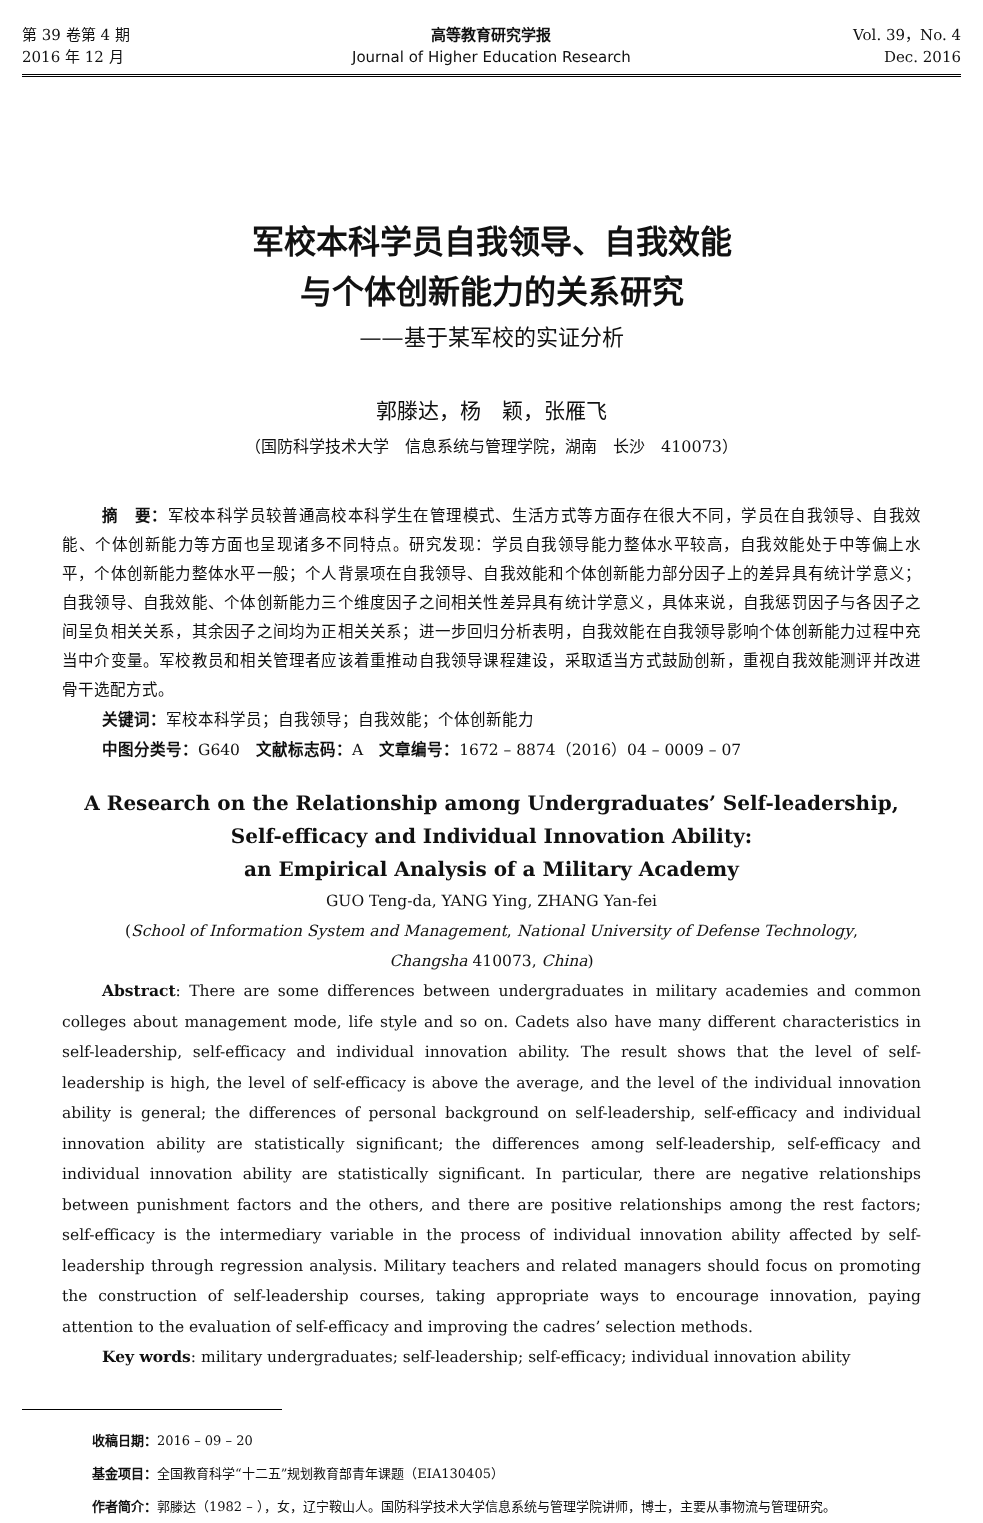第 39 卷第 4 期
2016 年 12 月
高等教育研究学报
Journal of Higher Education Research
Vol. 39，No. 4
Dec. 2016
军校本科学员自我领导、自我效能
与个体创新能力的关系研究
——基于某军校的实证分析
郭滕达，杨　颖，张雁飞
（国防科学技术大学　信息系统与管理学院，湖南　长沙　410073）
摘　要：军校本科学员较普通高校本科学生在管理模式、生活方式等方面存在很大不同，学员在自我领导、自我效能、个体创新能力等方面也呈现诸多不同特点。研究发现：学员自我领导能力整体水平较高，自我效能处于中等偏上水平，个体创新能力整体水平一般；个人背景项在自我领导、自我效能和个体创新能力部分因子上的差异具有统计学意义；自我领导、自我效能、个体创新能力三个维度因子之间相关性差异具有统计学意义，具体来说，自我惩罚因子与各因子之间呈负相关关系，其余因子之间均为正相关关系；进一步回归分析表明，自我效能在自我领导影响个体创新能力过程中充当中介变量。军校教员和相关管理者应该着重推动自我领导课程建设，采取适当方式鼓励创新，重视自我效能测评并改进骨干选配方式。
关键词：军校本科学员；自我领导；自我效能；个体创新能力
中图分类号：G640　文献标志码：A　文章编号：1672 – 8874（2016）04 – 0009 – 07
A Research on the Relationship among Undergraduates’ Self-leadership,
Self-efficacy and Individual Innovation Ability:
an Empirical Analysis of a Military Academy
GUO Teng-da, YANG Ying, ZHANG Yan-fei
(School of Information System and Management, National University of Defense Technology,
Changsha 410073, China)
Abstract: There are some differences between undergraduates in military academies and common colleges about management mode, life style and so on. Cadets also have many different characteristics in self-leadership, self-efficacy and individual innovation ability. The result shows that the level of self-leadership is high, the level of self-efficacy is above the average, and the level of the individual innovation ability is general; the differences of personal background on self-leadership, self-efficacy and individual innovation ability are statistically significant; the differences among self-leadership, self-efficacy and individual innovation ability are statistically significant. In particular, there are negative relationships between punishment factors and the others, and there are positive relationships among the rest factors; self-efficacy is the intermediary variable in the process of individual innovation ability affected by self-leadership through regression analysis. Military teachers and related managers should focus on promoting the construction of self-leadership courses, taking appropriate ways to encourage innovation, paying attention to the evaluation of self-efficacy and improving the cadres’ selection methods.
Key words: military undergraduates; self-leadership; self-efficacy; individual innovation ability
收稿日期：2016 – 09 – 20
基金项目：全国教育科学“十二五”规划教育部青年课题（EIA130405）
作者简介：郭滕达（1982 – ），女，辽宁鞍山人。国防科学技术大学信息系统与管理学院讲师，博士，主要从事物流与管理研究。